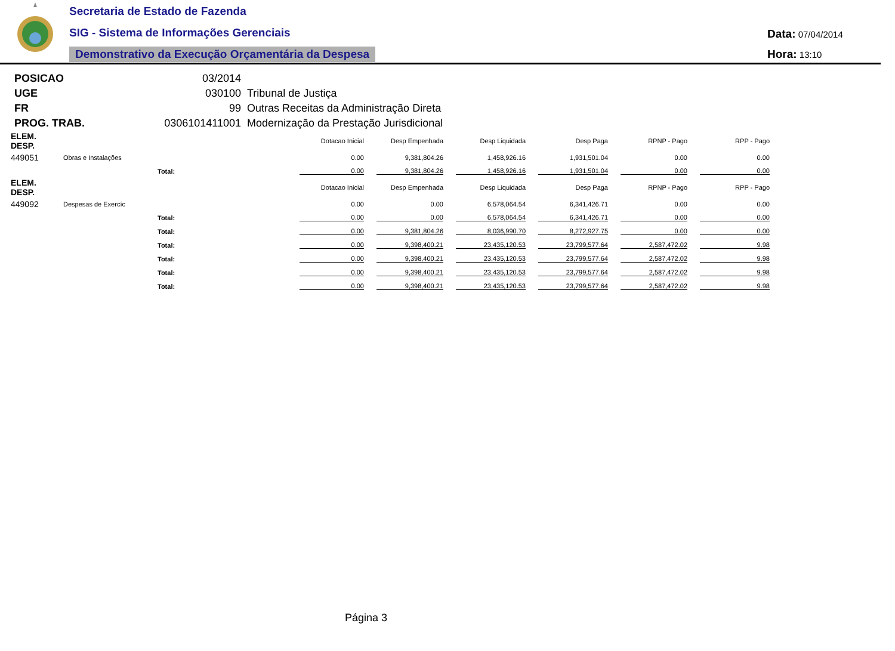Secretaria de Estado de Fazenda
SIG - Sistema de Informações Gerenciais
Demonstrativo da Execução Orçamentária da Despesa
Data: 07/04/2014
Hora: 13:10
| POSICAO | 03/2014 | |
| UGE | 030100 | Tribunal de Justiça |
| FR | 99 | Outras Receitas da Administração Direta |
| PROG. TRAB. | 0306101411001 | Modernização da Prestação Jurisdicional |
| ELEM. DESP. | | | | Dotacao Inicial | Desp Empenhada | Desp Liquidada | Desp Paga | RPNP - Pago | RPP - Pago |
| --- | --- | --- | --- | --- | --- | --- | --- | --- | --- |
| 449051 | Obras e Instalações | | | 0.00 | 9,381,804.26 | 1,458,926.16 | 1,931,501.04 | 0.00 | 0.00 |
| | | Total: | | 0.00 | 9,381,804.26 | 1,458,926.16 | 1,931,501.04 | 0.00 | 0.00 |
| ELEM. DESP. | | | | Dotacao Inicial | Desp Empenhada | Desp Liquidada | Desp Paga | RPNP - Pago | RPP - Pago |
| 449092 | Despesas de Exercíc | | | 0.00 | 0.00 | 6,578,064.54 | 6,341,426.71 | 0.00 | 0.00 |
| | | Total: | | 0.00 | 0.00 | 6,578,064.54 | 6,341,426.71 | 0.00 | 0.00 |
| | | Total: | | 0.00 | 9,381,804.26 | 8,036,990.70 | 8,272,927.75 | 0.00 | 0.00 |
| | | Total: | | 0.00 | 9,398,400.21 | 23,435,120.53 | 23,799,577.64 | 2,587,472.02 | 9.98 |
| | | Total: | | 0.00 | 9,398,400.21 | 23,435,120.53 | 23,799,577.64 | 2,587,472.02 | 9.98 |
| | | Total: | | 0.00 | 9,398,400.21 | 23,435,120.53 | 23,799,577.64 | 2,587,472.02 | 9.98 |
| | | Total: | | 0.00 | 9,398,400.21 | 23,435,120.53 | 23,799,577.64 | 2,587,472.02 | 9.98 |
Página 3